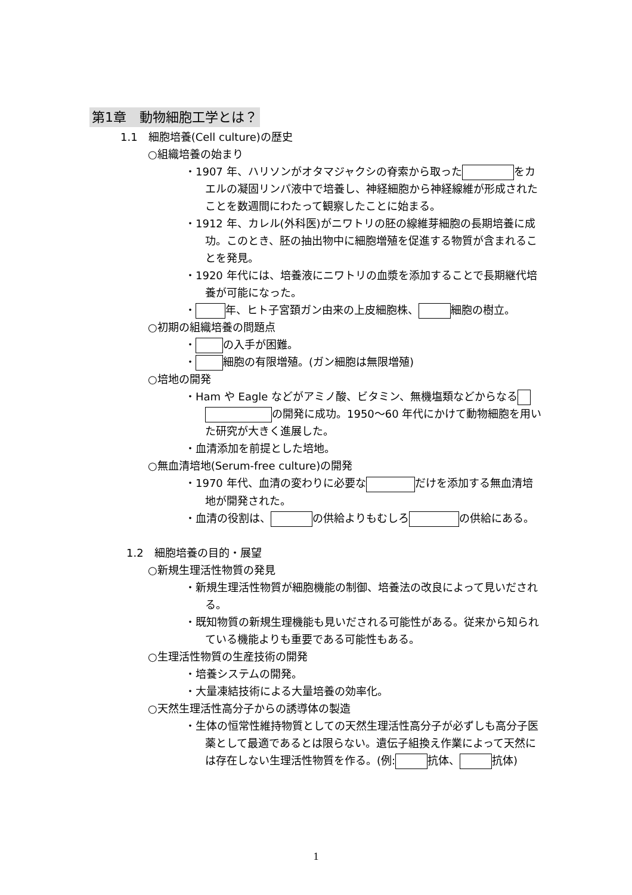第1章　動物細胞工学とは？
1.1　細胞培養(Cell culture)の歴史
○組織培養の始まり
・1907 年、ハリソンがオタマジャクシの脊索から取った をカエルの凝固リンパ液中で培養し、神経細胞から神経線維が形成されたことを数週間にわたって観察したことに始まる。
・1912 年、カレル(外科医)がニワトリの胚の線維芽細胞の長期培養に成功。このとき、胚の抽出物中に細胞増殖を促進する物質が含まれることを発見。
・1920 年代には、培養液にニワトリの血漿を添加することで長期継代培養が可能になった。
・ 年、ヒト子宮頚ガン由来の上皮細胞株、 細胞の樹立。
○初期の組織培養の問題点
・ の入手が困難。
・ 細胞の有限増殖。(ガン細胞は無限増殖)
○培地の開発
・Ham や Eagle などがアミノ酸、ビタミン、無機塩類などからなる の開発に成功。1950～60 年代にかけて動物細胞を用いた研究が大きく進展した。
・血清添加を前提とした培地。
○無血清培地(Serum-free culture)の開発
・1970 年代、血清の変わりに必要な だけを添加する無血清培地が開発された。
・血清の役割は、 の供給よりもむしろ の供給にある。
1.2　細胞培養の目的・展望
○新規生理活性物質の発見
・新規生理活性物質が細胞機能の制御、培養法の改良によって見いだされる。
・既知物質の新規生理機能も見いだされる可能性がある。従来から知られている機能よりも重要である可能性もある。
○生理活性物質の生産技術の開発
・培養システムの開発。
・大量凍結技術による大量培養の効率化。
○天然生理活性高分子からの誘導体の製造
・生体の恒常性維持物質としての天然生理活性高分子が必ずしも高分子医薬として最適であるとは限らない。遺伝子組換え作業によって天然には存在しない生理活性物質を作る。(例: 抗体、 抗体)
1